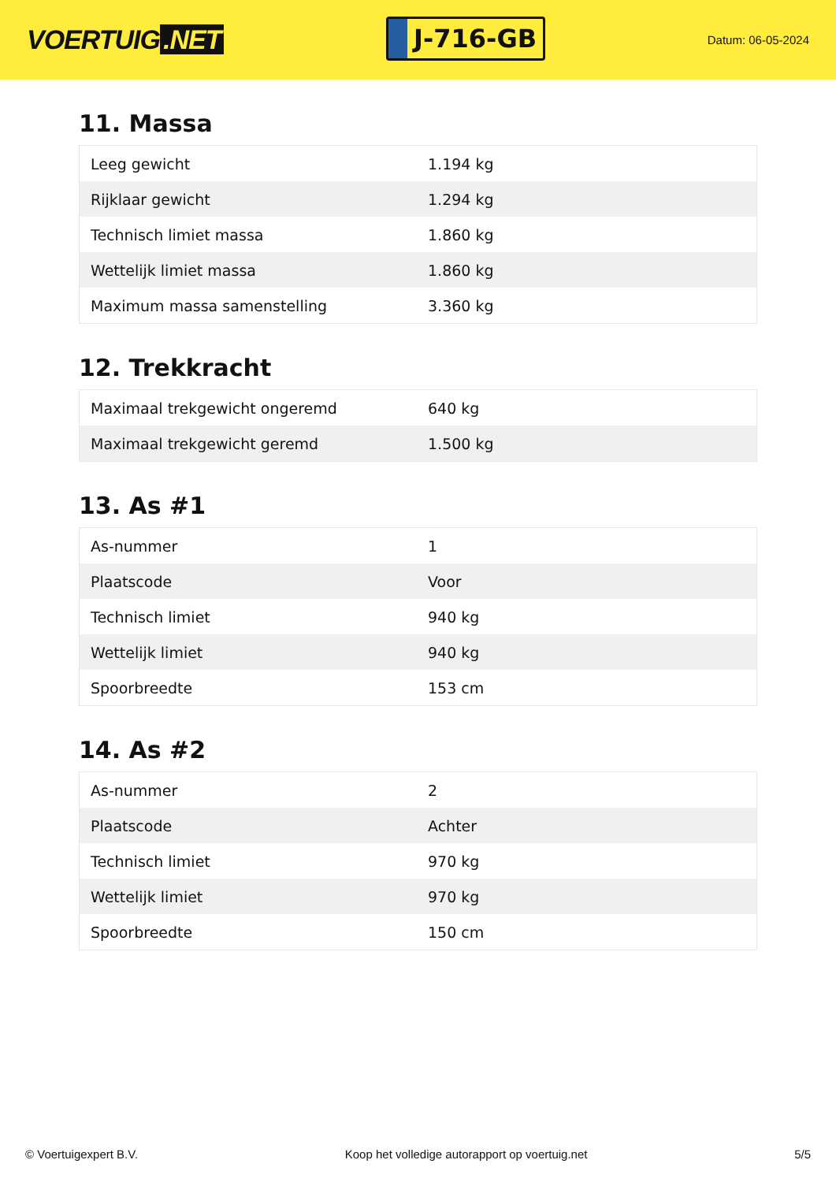VOERTUIG.NET
J-716-GB
Datum: 06-05-2024
11. Massa
| Leeg gewicht | 1.194 kg |
| Rijklaar gewicht | 1.294 kg |
| Technisch limiet massa | 1.860 kg |
| Wettelijk limiet massa | 1.860 kg |
| Maximum massa samenstelling | 3.360 kg |
12. Trekkracht
| Maximaal trekgewicht ongeremd | 640 kg |
| Maximaal trekgewicht geremd | 1.500 kg |
13. As #1
| As-nummer | 1 |
| Plaatscode | Voor |
| Technisch limiet | 940 kg |
| Wettelijk limiet | 940 kg |
| Spoorbreedte | 153 cm |
14. As #2
| As-nummer | 2 |
| Plaatscode | Achter |
| Technisch limiet | 970 kg |
| Wettelijk limiet | 970 kg |
| Spoorbreedte | 150 cm |
© Voertuigexpert B.V. Koop het volledige autorapport op voertuig.net 5/5